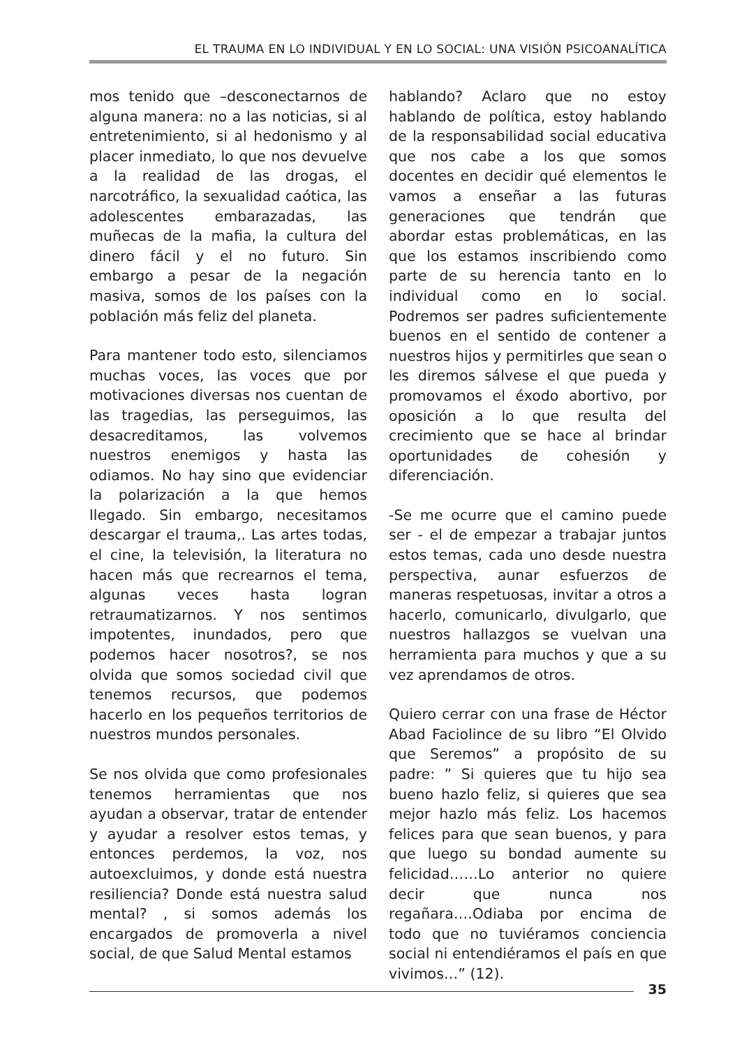EL TRAUMA EN LO INDIVIDUAL Y EN LO SOCIAL: UNA VISIÓN PSICOANALÍTICA
mos tenido que –desconectarnos de alguna manera: no a las noticias, si al entretenimiento, si al hedonismo y al placer inmediato, lo que nos devuelve a la realidad de las drogas, el narcotráfico, la sexualidad caótica, las adolescentes embarazadas, las muñecas de la mafia, la cultura del dinero fácil y el no futuro. Sin embargo a pesar de la negación masiva, somos de los países con la población más feliz del planeta.
Para mantener todo esto, silenciamos muchas voces, las voces que por motivaciones diversas nos cuentan de las tragedias, las perseguimos, las desacreditamos, las volvemos nuestros enemigos y hasta las odiamos. No hay sino que evidenciar la polarización a la que hemos llegado. Sin embargo, necesitamos descargar el trauma,. Las artes todas, el cine, la televisión, la literatura no hacen más que recrearnos el tema, algunas veces hasta logran retraumatizarnos. Y nos sentimos impotentes, inundados, pero que podemos hacer nosotros?, se nos olvida que somos sociedad civil que tenemos recursos, que podemos hacerlo en los pequeños territorios de nuestros mundos personales.
Se nos olvida que como profesionales tenemos herramientas que nos ayudan a observar, tratar de entender y ayudar a resolver estos temas, y entonces perdemos, la voz, nos autoexcluimos, y donde está nuestra resiliencia? Donde está nuestra salud mental? , si somos además los encargados de promoverla a nivel social, de que Salud Mental estamos
hablando? Aclaro que no estoy hablando de política, estoy hablando de la responsabilidad social educativa que nos cabe a los que somos docentes en decidir qué elementos le vamos a enseñar a las futuras generaciones que tendrán que abordar estas problemáticas, en las que los estamos inscribiendo como parte de su herencia tanto en lo individual como en lo social. Podremos ser padres suficientemente buenos en el sentido de contener a nuestros hijos y permitirles que sean o les diremos sálvese el que pueda y promovamos el éxodo abortivo, por oposición a lo que resulta del crecimiento que se hace al brindar oportunidades de cohesión y diferenciación.
-Se me ocurre que el camino puede ser - el de empezar a trabajar juntos estos temas, cada uno desde nuestra perspectiva, aunar esfuerzos de maneras respetuosas, invitar a otros a hacerlo, comunicarlo, divulgarlo, que nuestros hallazgos se vuelvan una herramienta para muchos y que a su vez aprendamos de otros.
Quiero cerrar con una frase de Héctor Abad Faciolince de su libro “El Olvido que Seremos” a propósito de su padre: ” Si quieres que tu hijo sea bueno hazlo feliz, si quieres que sea mejor hazlo más feliz. Los hacemos felices para que sean buenos, y para que luego su bondad aumente su felicidad……Lo anterior no quiere decir que nunca nos regañara….Odiaba por encima de todo que no tuviéramos conciencia social ni entendiéramos el país en que vivimos…” (12).
35